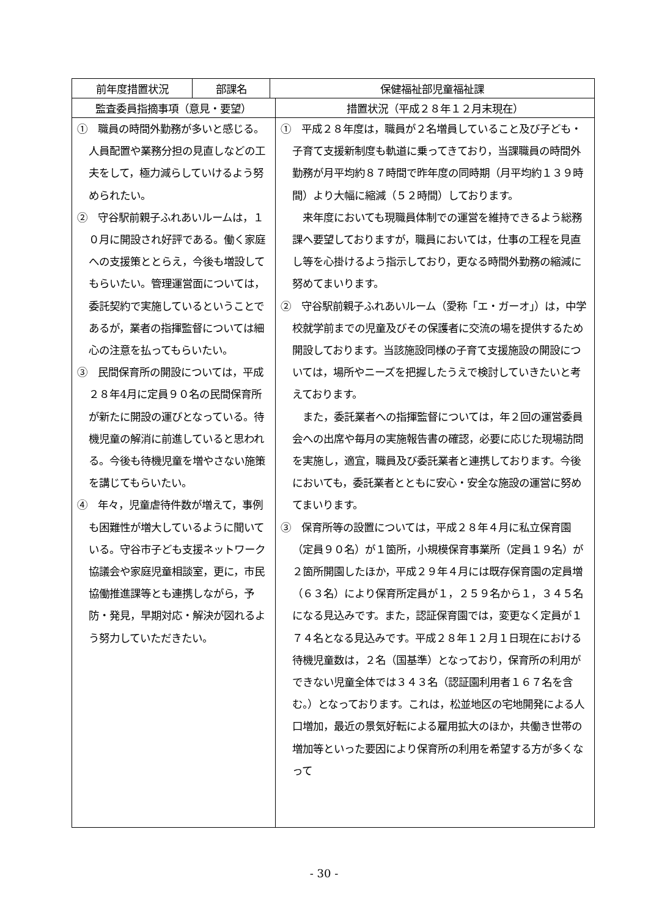| 前年度措置状況 | 部課名 | 保健福祉部児童福祉課 | |
| 監査委員指摘事項（意見・要望） | | | 措置状況（平成２８年１２月末現在） |
| ① 職員の時間外勤務が多いと感じる。人員配置や業務分担の見直しなどの工夫をして，極力減らしていけるよう努められたい。 ② 守谷駅前親子ふれあいルームは，１０月に開設され好評である。働く家庭への支援策ととらえ，今後も増設してもらいたい。管理運営面については，委託契約で実施しているということであるが，業者の指揮監督については細心の注意を払ってもらいたい。 ③ 民間保育所の開設については，平成２８年4月に定員９０名の民間保育所が新たに開設の運びとなっている。待機児童の解消に前進していると思われる。今後も待機児童を増やさない施策を講じてもらいたい。 ④ 年々，児童虐待件数が増えて，事例も困難性が増大しているように聞いている。守谷市子ども支援ネットワーク協議会や家庭児童相談室，更に，市民協働推進課等とも連携しながら，予防・発見，早期対応・解決が図れるよう努力していただきたい。 | | | ① 平成２８年度は，職員が２名増員していること及び子ども・子育て支援新制度も軌道に乗ってきており，当課職員の時間外勤務が月平均約８７時間で昨年度の同時期（月平均約１３９時間）より大幅に縮減（５２時間）しております。 来年度においても現職員体制での運営を維持できるよう総務課へ要望しておりますが，職員においては，仕事の工程を見直し等を心掛けるよう指示しており，更なる時間外勤務の縮減に努めてまいります。 ② 守谷駅前親子ふれあいルーム（愛称「エ・ガーオ」）は，中学校就学前までの児童及びその保護者に交流の場を提供するため開設しております。当該施設同様の子育て支援施設の開設については，場所やニーズを把握したうえで検討していきたいと考えております。 また，委託業者への指揮監督については，年２回の運営委員会への出席や毎月の実施報告書の確認，必要に応じた現場訪問を実施し，適宜，職員及び委託業者と連携しております。今後においても，委託業者とともに安心・安全な施設の運営に努めてまいります。 ③ 保育所等の設置については，平成２８年４月に私立保育園（定員９０名）が１箇所，小規模保育事業所（定員１９名）が２箇所開園したほか，平成２９年４月には既存保育園の定員増（６３名）により保育所定員が１，２５９名から１，３４５名になる見込みです。また，認証保育園では，変更なく定員が１７４名となる見込みです。平成２８年１２月１日現在における待機児童数は，２名（国基準）となっており，保育所の利用ができない児童全体では３４３名（認証園利用者１６７名を含む。）となっております。これは，松並地区の宅地開発による人口増加，最近の景気好転による雇用拡大のほか，共働き世帯の増加等といった要因により保育所の利用を希望する方が多くなって |
- 30 -